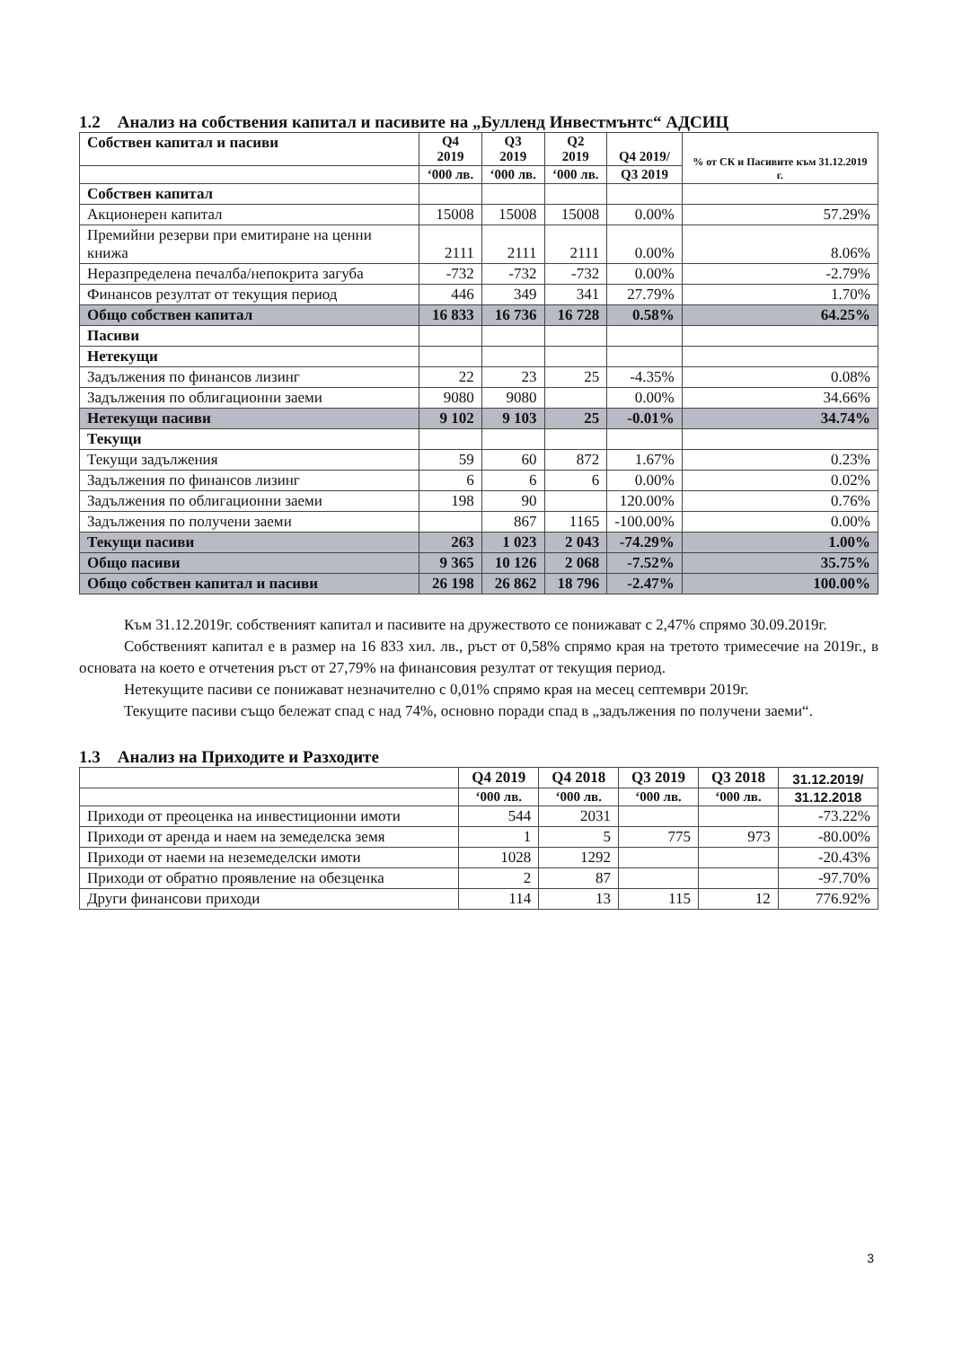1.2 Анализ на собствения капитал и пасивите на „Булленд Инвестмънтс“ АДСИЦ
| Собствен капитал и пасиви | Q4 2019 | Q3 2019 | Q2 2019 | Q4 2019/ | % от СК и Пасивите към 31.12.2019 г. |
| --- | --- | --- | --- | --- | --- |
| | ‘000 лв. | ‘000 лв. | ‘000 лв. | Q3 2019 | |
| Собствен капитал | | | | | |
| Акционерен капитал | 15008 | 15008 | 15008 | 0.00% | 57.29% |
| Премийни резерви при емитиране на ценни книжа | 2111 | 2111 | 2111 | 0.00% | 8.06% |
| Неразпределена печалба/непокрита загуба | -732 | -732 | -732 | 0.00% | -2.79% |
| Финансов резултат от текущия период | 446 | 349 | 341 | 27.79% | 1.70% |
| Общо собствен капитал | 16 833 | 16 736 | 16 728 | 0.58% | 64.25% |
| Пасиви | | | | | |
| Нетекущи | | | | | |
| Задължения по финансов лизинг | 22 | 23 | 25 | -4.35% | 0.08% |
| Задължения по облигационни заеми | 9080 | 9080 | | 0.00% | 34.66% |
| Нетекущи пасиви | 9 102 | 9 103 | 25 | -0.01% | 34.74% |
| Текущи | | | | | |
| Текущи задължения | 59 | 60 | 872 | 1.67% | 0.23% |
| Задължения по финансов лизинг | 6 | 6 | 6 | 0.00% | 0.02% |
| Задължения по облигационни заеми | 198 | 90 | | 120.00% | 0.76% |
| Задължения по получени заеми | | 867 | 1165 | -100.00% | 0.00% |
| Текущи пасиви | 263 | 1 023 | 2 043 | -74.29% | 1.00% |
| Общо пасиви | 9 365 | 10 126 | 2 068 | -7.52% | 35.75% |
| Общо собствен капитал и пасиви | 26 198 | 26 862 | 18 796 | -2.47% | 100.00% |
Към 31.12.2019г. собственият капитал и пасивите на дружеството се понижават с 2,47% спрямо 30.09.2019г.
Собственият капитал е в размер на 16 833 хил. лв., ръст от 0,58% спрямо края на третото тримесечие на 2019г., в основата на което е отчетения ръст от 27,79% на финансовия резултат от текущия период.
Нетекущите пасиви се понижават незначително с 0,01% спрямо края на месец септември 2019г.
Текущите пасиви също бележат спад с над 74%, основно поради спад в „задължения по получени заеми“.
1.3 Анализ на Приходите и Разходите
| | Q4 2019 | Q4 2018 | Q3 2019 | Q3 2018 | 31.12.2019/ |
| --- | --- | --- | --- | --- | --- |
| | ‘000 лв. | ‘000 лв. | ‘000 лв. | ‘000 лв. | 31.12.2018 |
| Приходи от преоценка на инвестиционни имоти | 544 | 2031 | | | -73.22% |
| Приходи от аренда и наем на земеделска земя | 1 | 5 | 775 | 973 | -80.00% |
| Приходи от наеми на неземеделски имоти | 1028 | 1292 | | | -20.43% |
| Приходи от обратно проявление на обезценка | 2 | 87 | | | -97.70% |
| Други финансови приходи | 114 | 13 | 115 | 12 | 776.92% |
3